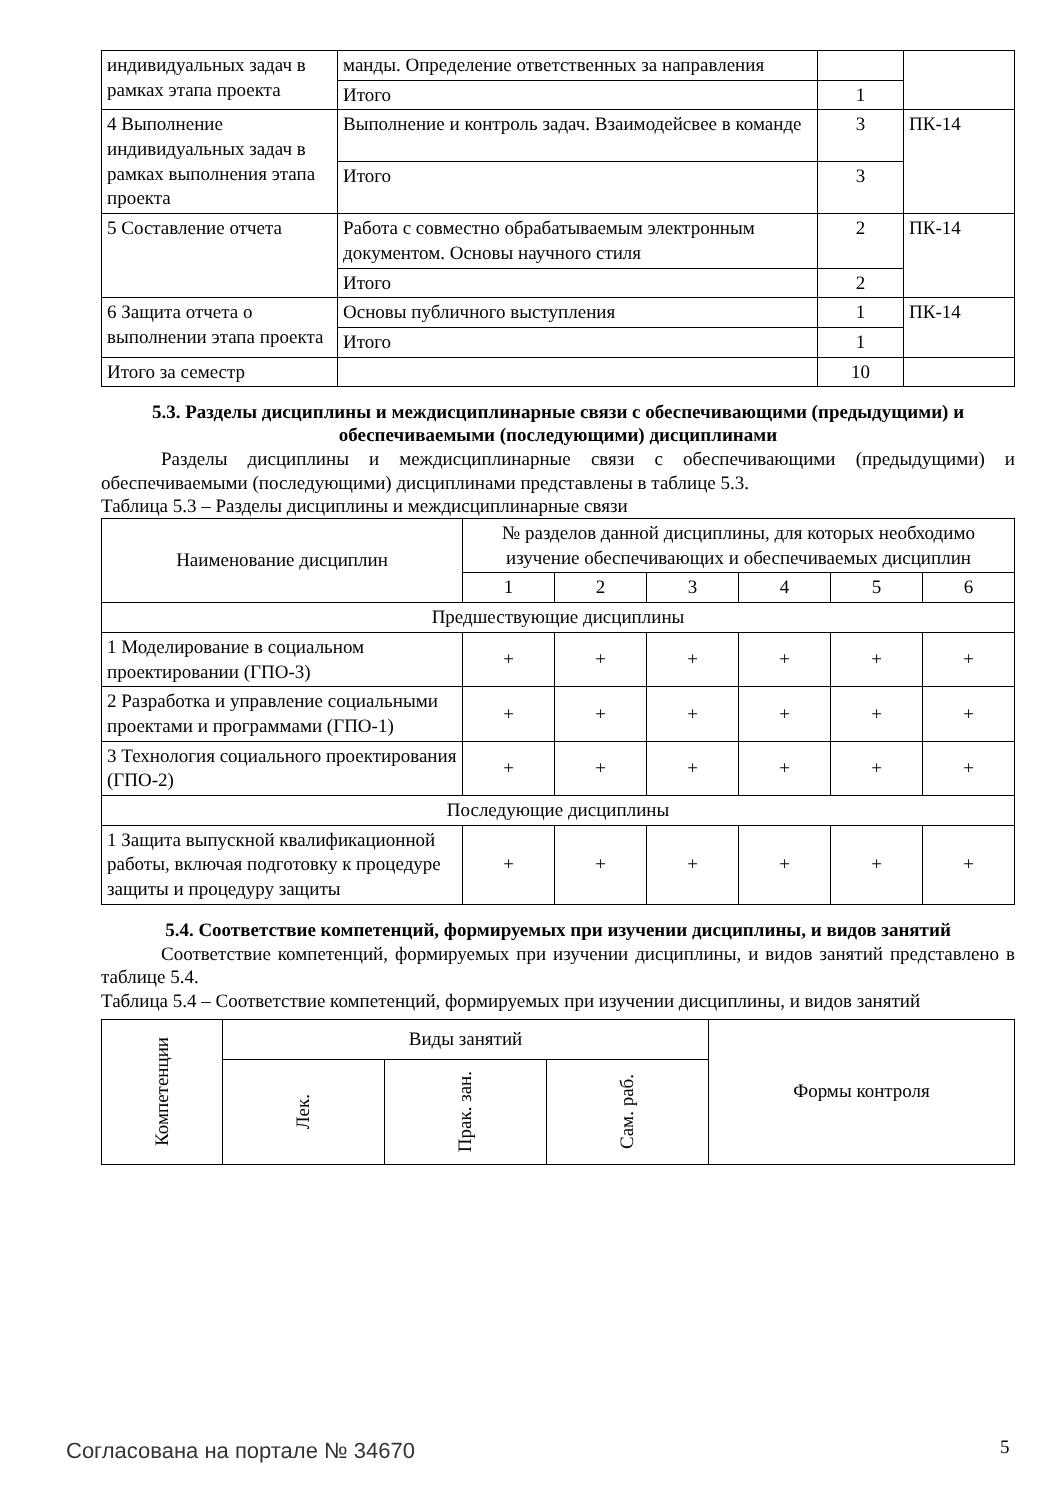| индивидуальных задач в рамках этапа проекта | манды. Определение ответственных за направления | | |
| | Итого | 1 | |
| 4 Выполнение индивидуальных задач в рамках выполнения этапа проекта | Выполнение и контроль задач. Взаимодейсвее в команде | 3 | ПК-14 |
| | Итого | 3 | |
| 5 Составление отчета | Работа с совместно обрабатываемым электронным документом. Основы научного стиля | 2 | ПК-14 |
| | Итого | 2 | |
| 6 Защита отчета о выполнении этапа проекта | Основы публичного выступления | 1 | ПК-14 |
| | Итого | 1 | |
| Итого за семестр | | 10 | |
5.3. Разделы дисциплины и междисциплинарные связи с обеспечивающими (предыдущими) и обеспечиваемыми (последующими) дисциплинами
Разделы дисциплины и междисциплинарные связи с обеспечивающими (предыдущими) и обеспечиваемыми (последующими) дисциплинами представлены в таблице 5.3.
Таблица 5.3 – Разделы дисциплины и междисциплинарные связи
| Наименование дисциплин | № разделов данной дисциплины, для которых необходимо изучение обеспечивающих и обеспечиваемых дисциплин | | | | | |
| --- | --- | --- | --- | --- | --- | --- |
| | 1 | 2 | 3 | 4 | 5 | 6 |
| Предшествующие дисциплины | | | | | | |
| 1 Моделирование в социальном проектировании (ГПО-3) | + | + | + | + | + | + |
| 2 Разработка и управление социальными проектами и программами (ГПО-1) | + | + | + | + | + | + |
| 3 Технология социального проектирования (ГПО-2) | + | + | + | + | + | + |
| Последующие дисциплины | | | | | | |
| 1 Защита выпускной квалификационной работы, включая подготовку к процедуре защиты и процедуру защиты | + | + | + | + | + | + |
5.4. Соответствие компетенций, формируемых при изучении дисциплины, и видов занятий
Соответствие компетенций, формируемых при изучении дисциплины, и видов занятий представлено в таблице 5.4.
Таблица 5.4 – Соответствие компетенций, формируемых при изучении дисциплины, и видов занятий
| Компетенции | Виды занятий | | | Формы контроля |
| --- | --- | --- | --- | --- |
| | Лек. | Прак. зан. | Сам. раб. | |
Согласована на портале № 34670 5